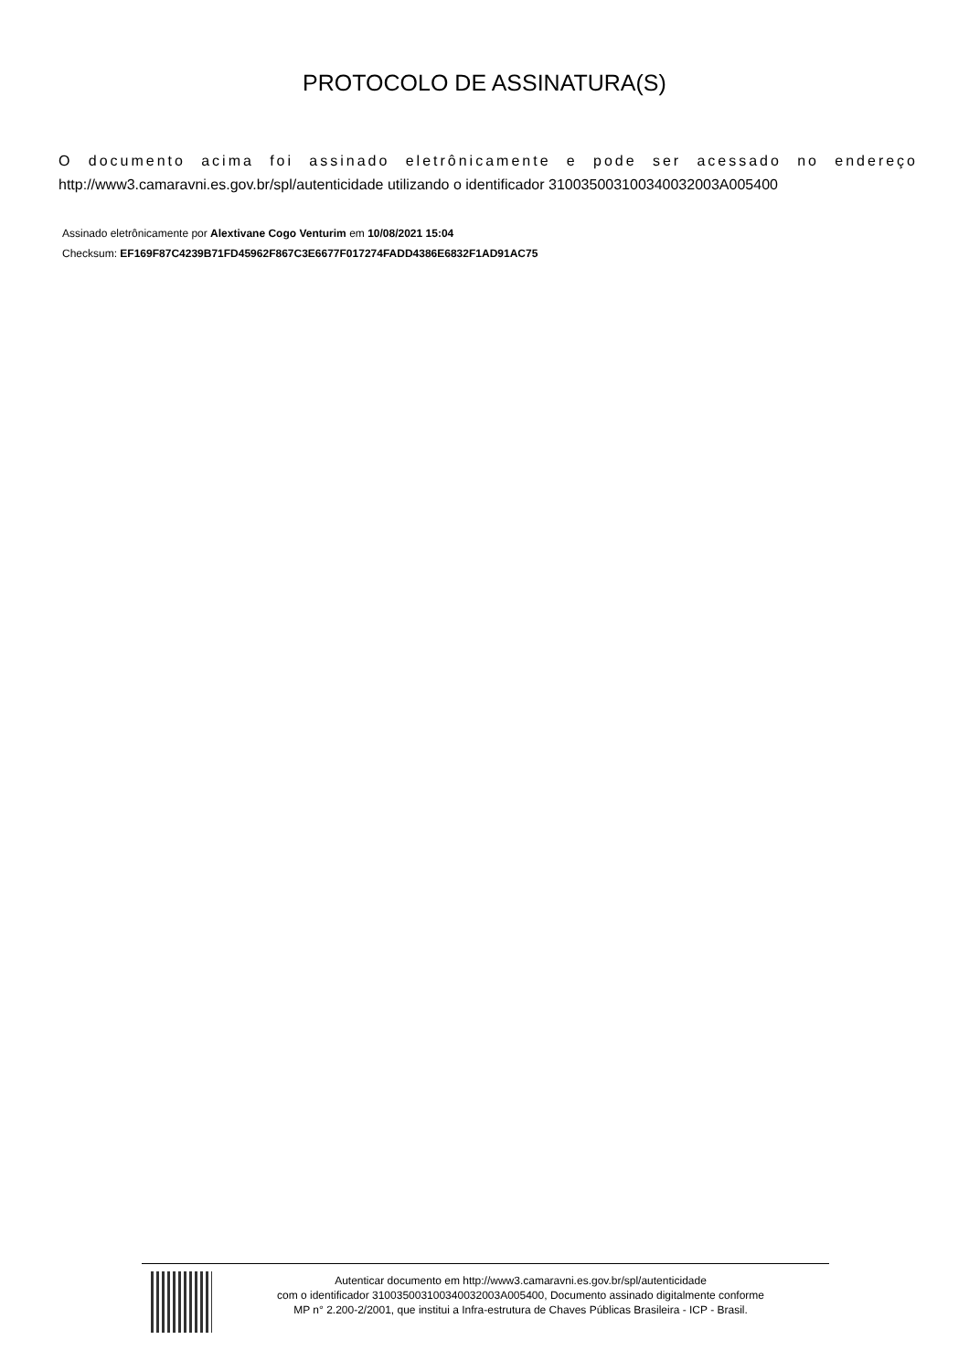PROTOCOLO DE ASSINATURA(S)
O documento acima foi assinado eletrônicamente e pode ser acessado no endereço
http://www3.camaravni.es.gov.br/spl/autenticidade utilizando o identificador 310035003100340032003A005400
Assinado eletrônicamente por Alextivane Cogo Venturim em 10/08/2021 15:04
Checksum: EF169F87C4239B71FD45962F867C3E6677F017274FADD4386E6832F1AD91AC75
Autenticar documento em http://www3.camaravni.es.gov.br/spl/autenticidade
com o identificador 310035003100340032003A005400, Documento assinado digitalmente conforme
MP n° 2.200-2/2001, que institui a Infra-estrutura de Chaves Públicas Brasileira - ICP - Brasil.